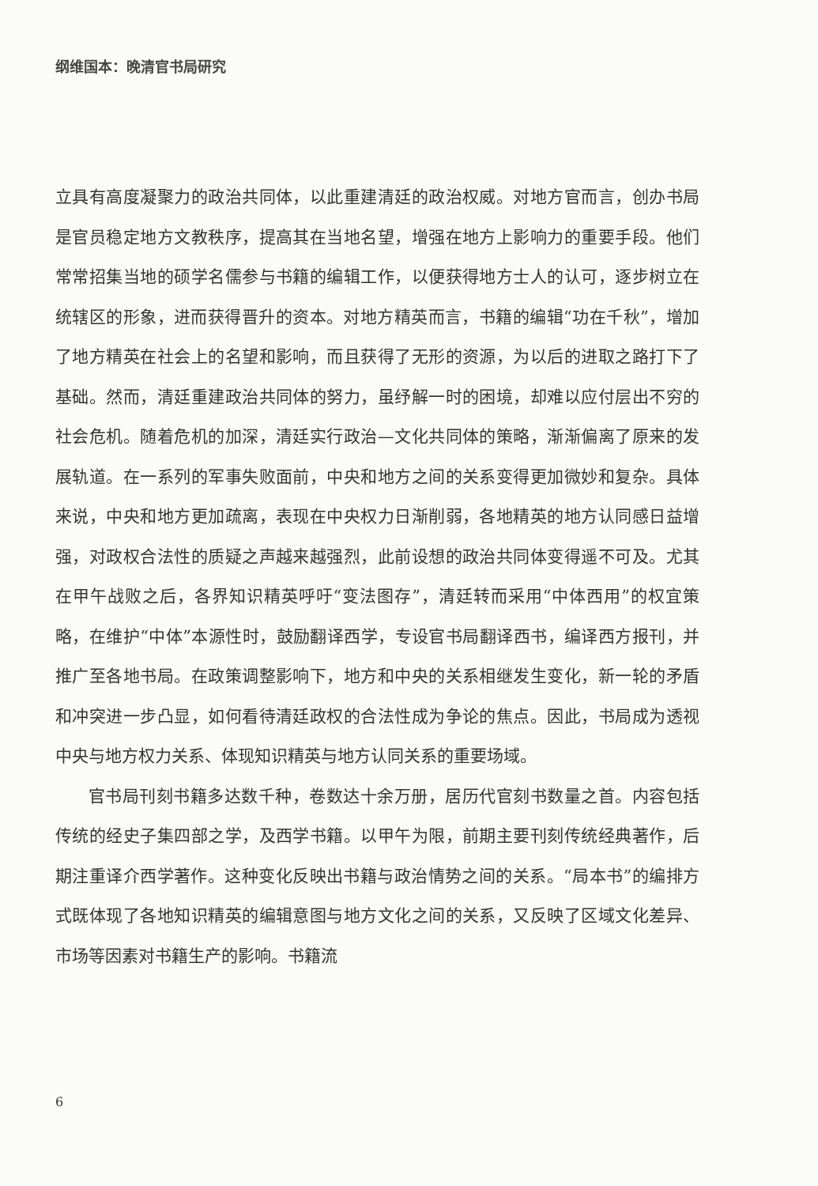纲维国本：晚清官书局研究
立具有高度凝聚力的政治共同体，以此重建清廷的政治权威。对地方官而言，创办书局是官员稳定地方文教秩序，提高其在当地名望，增强在地方上影响力的重要手段。他们常常招集当地的硕学名儒参与书籍的编辑工作，以便获得地方士人的认可，逐步树立在统辖区的形象，进而获得晋升的资本。对地方精英而言，书籍的编辑“功在千秋”，增加了地方精英在社会上的名望和影响，而且获得了无形的资源，为以后的进取之路打下了基础。然而，清廷重建政治共同体的努力，虽纾解一时的困境，却难以应付层出不穷的社会危机。随着危机的加深，清廷实行政治—文化共同体的策略，渐渐偏离了原来的发展轨道。在一系列的军事失败面前，中央和地方之间的关系变得更加微妙和复杂。具体来说，中央和地方更加疏离，表现在中央权力日渐削弱，各地精英的地方认同感日益增强，对政权合法性的质疑之声越来越强烈，此前设想的政治共同体变得遥不可及。尤其在甲午战败之后，各界知识精英呼吁“变法图存”，清廷转而采用“中体西用”的权宜策略，在维护“中体”本源性时，鼓励翻译西学，专设官书局翻译西书，编译西方报刊，并推广至各地书局。在政策调整影响下，地方和中央的关系相继发生变化，新一轮的矛盾和冲突进一步凸显，如何看待清廷政权的合法性成为争论的焦点。因此，书局成为透视中央与地方权力关系、体现知识精英与地方认同关系的重要场域。
官书局刊刻书籍多达数千种，卷数达十余万册，居历代官刻书数量之首。内容包括传统的经史子集四部之学，及西学书籍。以甲午为限，前期主要刊刻传统经典著作，后期注重译介西学著作。这种变化反映出书籍与政治情势之间的关系。“局本书”的编排方式既体现了各地知识精英的编辑意图与地方文化之间的关系，又反映了区域文化差异、市场等因素对书籍生产的影响。书籍流
6